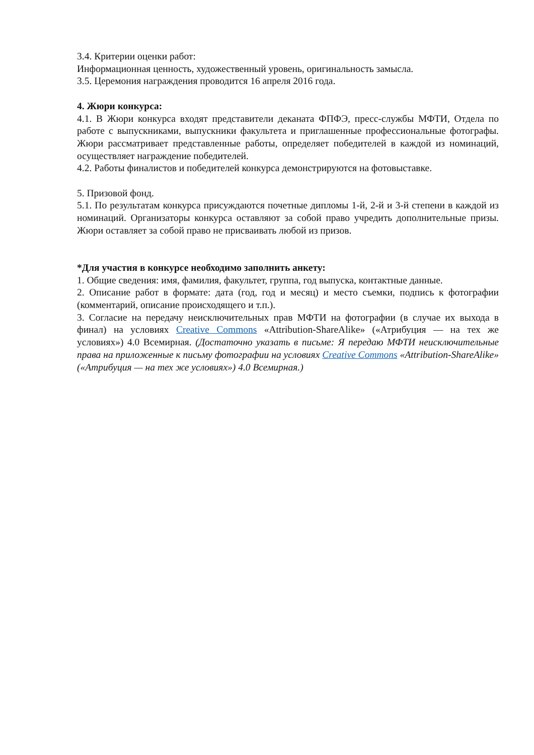3.4. Критерии оценки работ:
Информационная ценность, художественный уровень, оригинальность замысла.
3.5. Церемония награждения проводится 16 апреля 2016 года.
4. Жюри конкурса:
4.1. В Жюри конкурса входят представители деканата ФПФЭ, пресс-службы МФТИ, Отдела по работе с выпускниками, выпускники факультета и приглашенные профессиональные фотографы. Жюри рассматривает представленные работы, определяет победителей в каждой из номинаций, осуществляет награждение победителей.
4.2. Работы финалистов и победителей конкурса демонстрируются на фотовыставке.
5. Призовой фонд.
5.1. По результатам конкурса присуждаются почетные дипломы 1-й, 2-й и 3-й степени в каждой из номинаций. Организаторы конкурса оставляют за собой право учредить дополнительные призы. Жюри оставляет за собой право не присваивать любой из призов.
*Для участия в конкурсе необходимо заполнить анкету:
1. Общие сведения: имя, фамилия, факультет, группа, год выпуска, контактные данные.
2. Описание работ в формате: дата (год, год и месяц) и место съемки, подпись к фотографии (комментарий, описание происходящего и т.п.).
3. Согласие на передачу неисключительных прав МФТИ на фотографии (в случае их выхода в финал) на условиях Creative Commons «Attribution-ShareAlike» («Атрибуция — на тех же условиях») 4.0 Всемирная. (Достаточно указать в письме: Я передаю МФТИ неисключительные права на приложенные к письму фотографии на условиях Creative Commons «Attribution-ShareAlike» («Атрибуция — на тех же условиях») 4.0 Всемирная.)